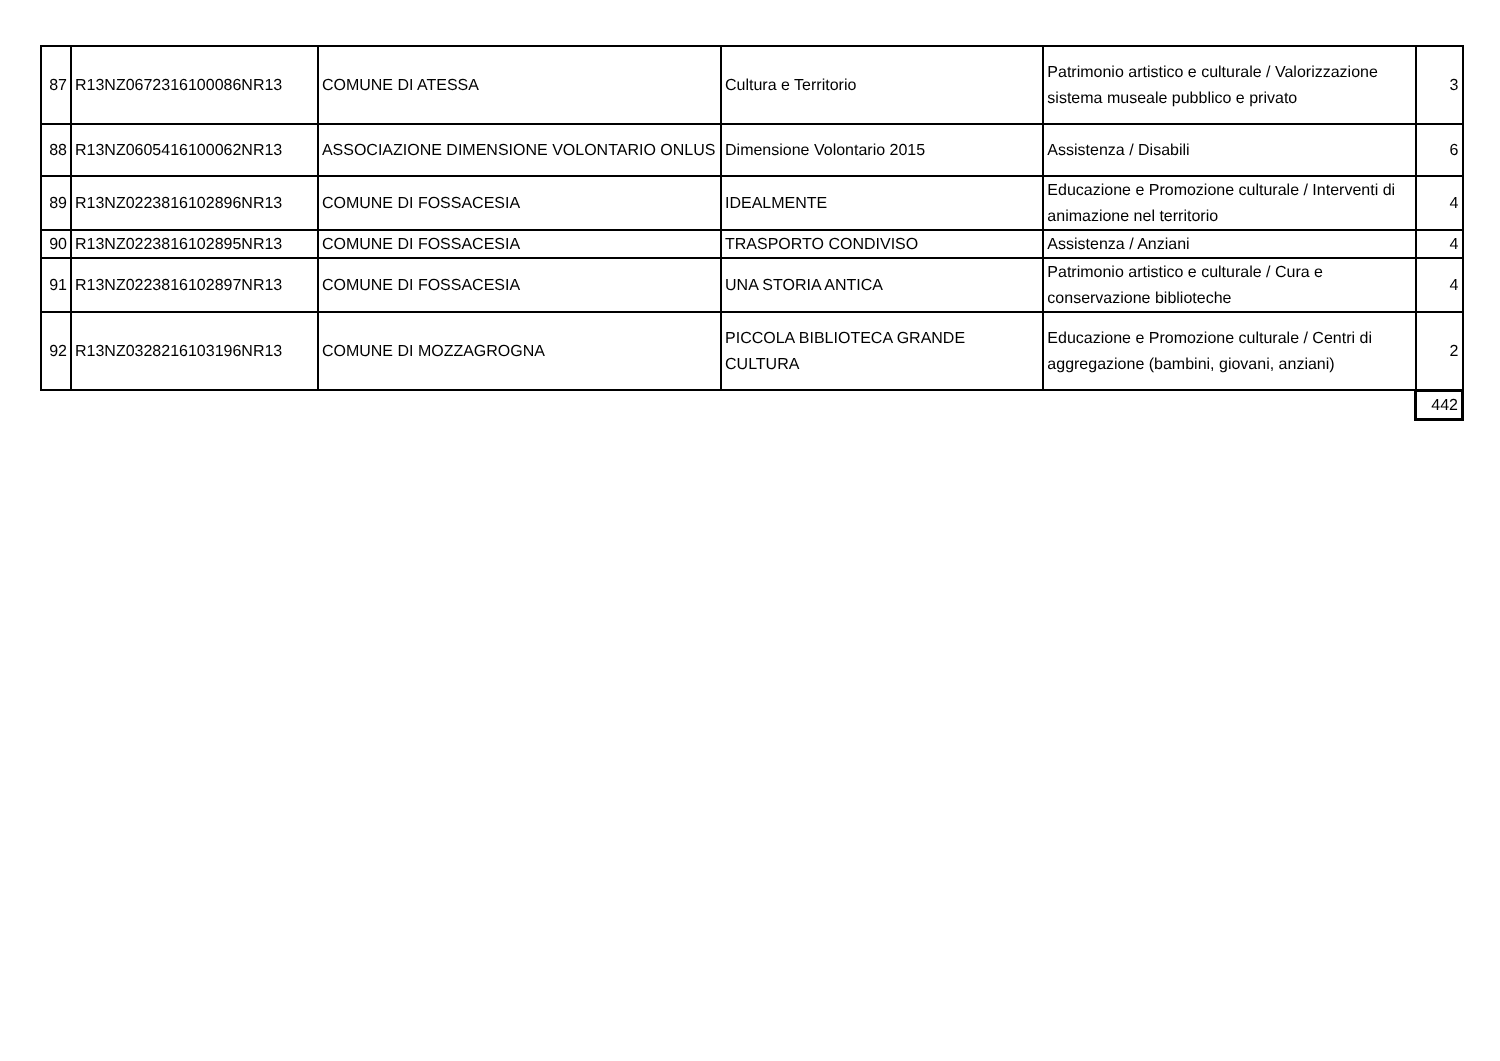| 87 | R13NZ0672316100086NR13 | COMUNE DI ATESSA | Cultura e Territorio | Patrimonio artistico e culturale / Valorizzazione sistema museale pubblico e privato | 3 |
| 88 | R13NZ0605416100062NR13 | ASSOCIAZIONE DIMENSIONE VOLONTARIO ONLUS | Dimensione Volontario 2015 | Assistenza / Disabili | 6 |
| 89 | R13NZ0223816102896NR13 | COMUNE DI FOSSACESIA | IDEALMENTE | Educazione e Promozione culturale / Interventi di animazione nel territorio | 4 |
| 90 | R13NZ0223816102895NR13 | COMUNE DI FOSSACESIA | TRASPORTO CONDIVISO | Assistenza / Anziani | 4 |
| 91 | R13NZ0223816102897NR13 | COMUNE DI FOSSACESIA | UNA STORIA ANTICA | Patrimonio artistico e culturale / Cura e conservazione biblioteche | 4 |
| 92 | R13NZ0328216103196NR13 | COMUNE DI MOZZAGROGNA | PICCOLA BIBLIOTECA GRANDE CULTURA | Educazione e Promozione culturale / Centri di aggregazione (bambini, giovani, anziani) | 2 |
| | | | | | 442 |